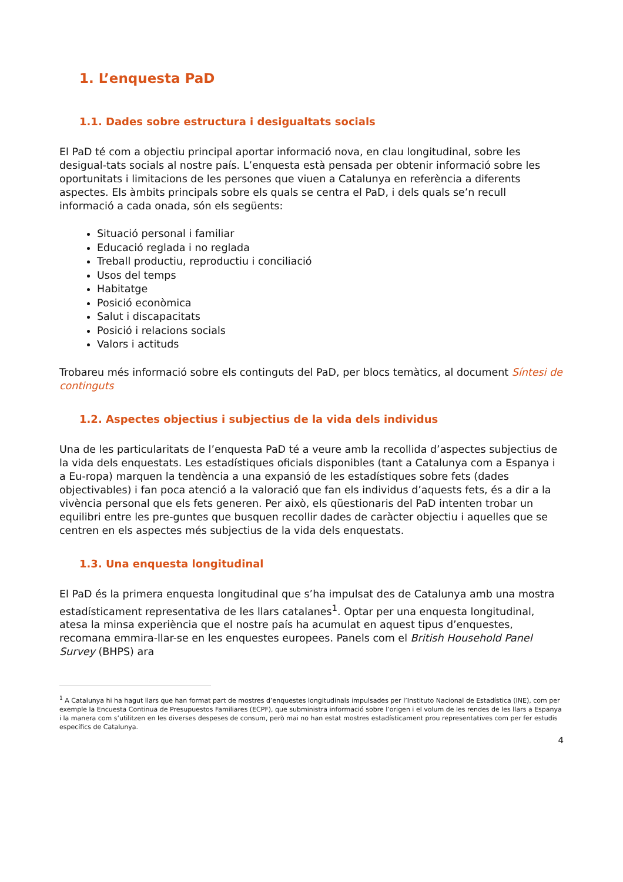1. L’enquesta PaD
1.1. Dades sobre estructura i desigualtats socials
El PaD té com a objectiu principal aportar informació nova, en clau longitudinal, sobre les desigual-tats socials al nostre país. L’enquesta està pensada per obtenir informació sobre les oportunitats i limitacions de les persones que viuen a Catalunya en referència a diferents aspectes. Els àmbits principals sobre els quals se centra el PaD, i dels quals se’n recull informació a cada onada, són els següents:
Situació personal i familiar
Educació reglada i no reglada
Treball productiu, reproductiu i conciliació
Usos del temps
Habitatge
Posició econòmica
Salut i discapacitats
Posició i relacions socials
Valors i actituds
Trobareu més informació sobre els continguts del PaD, per blocs temàtics, al document Síntesi de continguts
1.2. Aspectes objectius i subjectius de la vida dels individus
Una de les particularitats de l’enquesta PaD té a veure amb la recollida d’aspectes subjectius de la vida dels enquestats. Les estadístiques oficials disponibles (tant a Catalunya com a Espanya i a Eu-ropa) marquen la tendència a una expansió de les estadístiques sobre fets (dades objectivables) i fan poca atenció a la valoració que fan els individus d’aquests fets, és a dir a la vivència personal que els fets generen. Per això, els qüestionaris del PaD intenten trobar un equilibri entre les pre-guntes que busquen recollir dades de caràcter objectiu i aquelles que se centren en els aspectes més subjectius de la vida dels enquestats.
1.3. Una enquesta longitudinal
El PaD és la primera enquesta longitudinal que s’ha impulsat des de Catalunya amb una mostra estadísticament representativa de les llars catalanes<sup>1</sup>. Optar per una enquesta longitudinal, atesa la minsa experiència que el nostre país ha acumulat en aquest tipus d’enquestes, recomana emmira-llar-se en les enquestes europees. Panels com el British Household Panel Survey (BHPS) ara
<sup>1</sup> A Catalunya hi ha hagut llars que han format part de mostres d’enquestes longitudinals impulsades per l’Instituto Nacional de Estadística (INE), com per exemple la Encuesta Continua de Presupuestos Familiares (ECPF), que subministra informació sobre l’origen i el volum de les rendes de les llars a Espanya i la manera com s’utilitzen en les diverses despeses de consum, però mai no han estat mostres estadísticament prou representatives com per fer estudis específics de Catalunya.
4